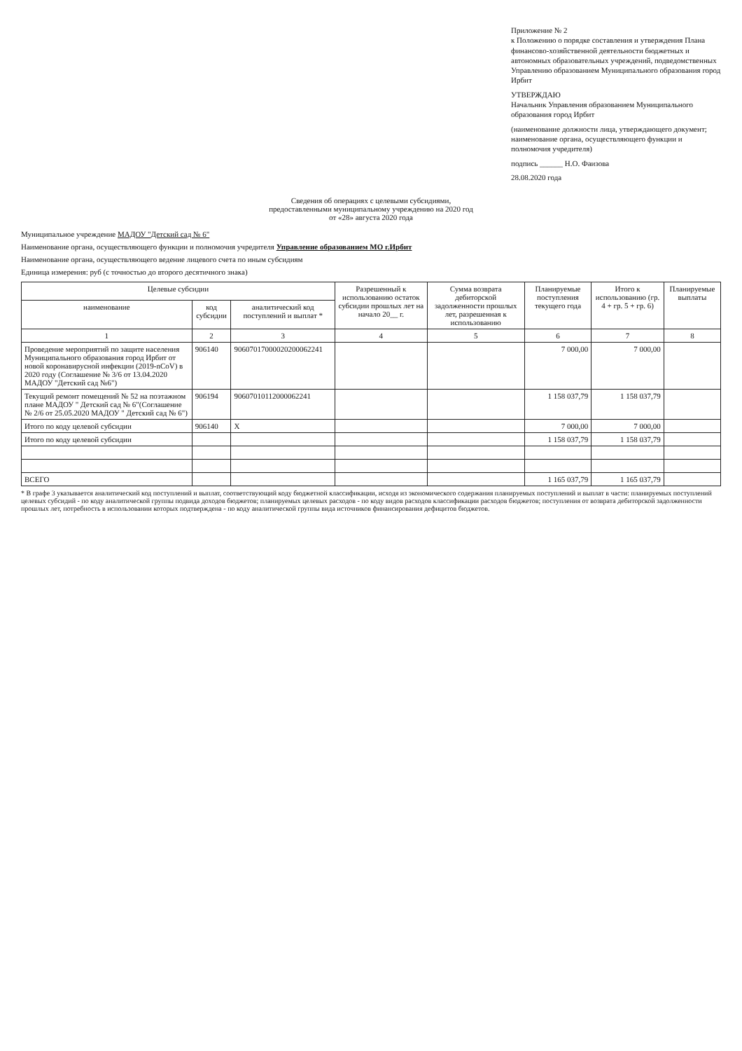Приложение № 2
к Положению о порядке составления и утверждения Плана финансово-хозяйственной деятельности бюджетных и автономных образовательных учреждений, подведомственных Управлению образованием Муниципального образования город Ирбит
УТВЕРЖДАЮ
Начальник Управления образованием Муниципального образования город Ирбит
(наименование должности лица, утверждающего документ; наименование органа, осуществляющего функции и полномочия учредителя)
подпись ______ Н.О. Фаизова
28.08.2020 года
Сведения об операциях с целевыми субсидиями,
предоставленными муниципальному учреждению на 2020 год
от «28» августа 2020 года
Муниципальное учреждение МАДОУ "Детский сад № 6"
Наименование органа, осуществляющего функции и полномочия учредителя Управление образованием МО г.Ирбит
Наименование органа, осуществляющего ведение лицевого счета по иным субсидиям
Единица измерения: руб (с точностью до второго десятичного знака)
| Целевые субсидии | | | Разрешенный к использованию остаток субсидии прошлых лет на начало 20__ г. | Сумма возврата дебиторской задолженности прошлых лет, разрешенная к использованию | Планируемые поступления текущего года | Итого к использованию (гр. 4 + гр. 5 + гр. 6) | Планируемые выплаты |
| --- | --- | --- | --- | --- | --- | --- | --- |
| наименование | код субсидии | аналитический код поступлений и выплат * | | | | | |
| 1 | 2 | 3 | 4 | 5 | 6 | 7 | 8 |
| Проведение мероприятий по защите населения Муниципального образования город Ирбит от новой коронавирусной инфекции (2019-nCoV) в 2020 году (Соглашение № 3/6 от 13.04.2020 МАДОУ "Детский сад №6") | 906140 | 90607017000020200062241 | | | 7 000,00 | 7 000,00 | |
| Текущий ремонт помещений № 52 на поэтажном плане МАДОУ " Детский сад № 6"(Соглашение № 2/6 от 25.05.2020 МАДОУ " Детский сад № 6") | 906194 | 90607010112000062241 | | | 1 158 037,79 | 1 158 037,79 | |
| Итого по коду целевой субсидии | 906140 | X | | | 7 000,00 | 7 000,00 | |
| Итого по коду целевой субсидии | | | | | 1 158 037,79 | 1 158 037,79 | |
| ВСЕГО | | | | | 1 165 037,79 | 1 165 037,79 | |
* В графе 3 указывается аналитический код поступлений и выплат, соответствующий коду бюджетной классификации, исходя из экономического содержания планируемых поступлений и выплат в части: планируемых поступлений целевых субсидий - по коду аналитической группы подвида доходов бюджетов; планируемых целевых расходов - по коду видов расходов классификации расходов бюджетов; поступления от возврата дебиторской задолженности прошлых лет, потребность в использовании которых подтверждена - по коду аналитической группы вида источников финансирования дефицитов бюджетов.